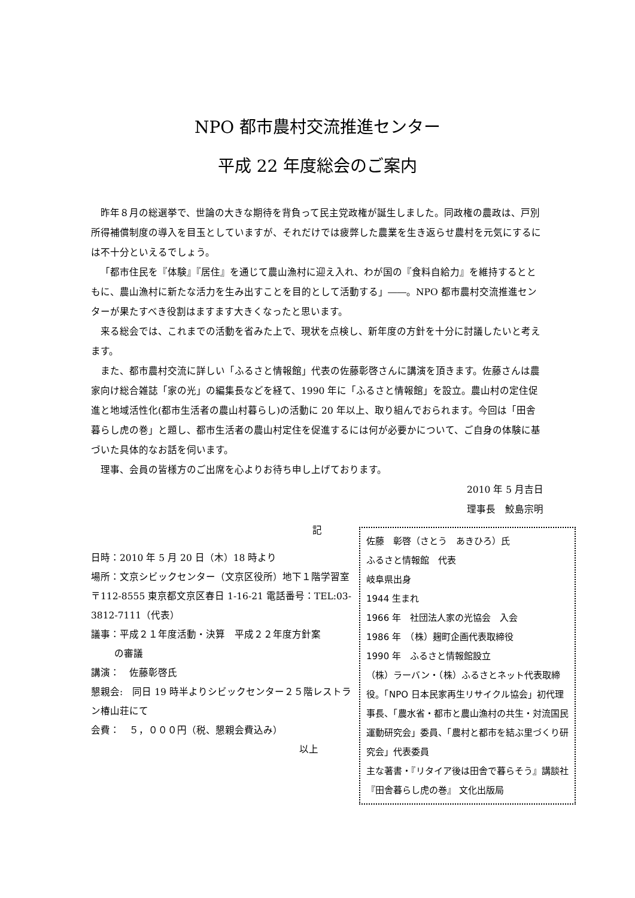NPO 都市農村交流推進センター
平成 22 年度総会のご案内
昨年８月の総選挙で、世論の大きな期待を背負って民主党政権が誕生しました。同政権の農政は、戸別所得補償制度の導入を目玉としていますが、それだけでは疲弊した農業を生き返らせ農村を元気にするには不十分といえるでしょう。
「都市住民を『体験』『居住』を通じて農山漁村に迎え入れ、わが国の『食料自給力』を維持するとともに、農山漁村に新たな活力を生み出すことを目的として活動する」――。NPO 都市農村交流推進センターが果たすべき役割はますます大きくなったと思います。
来る総会では、これまでの活動を省みた上で、現状を点検し、新年度の方針を十分に討議したいと考えます。
また、都市農村交流に詳しい「ふるさと情報館」代表の佐藤彰啓さんに講演を頂きます。佐藤さんは農家向け総合雑誌「家の光」の編集長などを経て、1990 年に「ふるさと情報館」を設立。農山村の定住促進と地域活性化(都市生活者の農山村暮らし)の活動に 20 年以上、取り組んでおられます。今回は「田舎暮らし虎の巻」と題し、都市生活者の農山村定住を促進するには何が必要かについて、ご自身の体験に基づいた具体的なお話を伺います。
理事、会員の皆様方のご出席を心よりお待ち申し上げております。
2010 年 5 月吉日
理事長　鮫島宗明
記
日時：2010 年 5 月 20 日（木）18 時より
場所：文京シビックセンター（文京区役所）地下１階学習室
〒112-8555 東京都文京区春日 1-16-21 電話番号：TEL:03-3812-7111（代表）
議事：平成２１年度活動・決算　平成２２年度方針案
   の審議
講演：　佐藤彰啓氏
懇親会:　同日 19 時半よりシビックセンター２５階レストラン椿山荘にて
会費：　５，０００円（税、懇親会費込み）
以上
佐藤　彰啓（さとう　あきひろ）氏
ふるさと情報館　代表
岐阜県出身
1944 生まれ
1966 年　社団法人家の光協会　入会
1986 年　（株）麹町企画代表取締役
1990 年　ふるさと情報館設立
（株）ラーバン・（株）ふるさとネット代表取締役。「NPO 日本民家再生リサイクル協会」初代理事長、「農水省・都市と農山漁村の共生・対流国民運動研究会」委員、「農村と都市を結ぶ里づくり研究会」代表委員
主な著書・『リタイア後は田舎で暮らそう』講談社 『田舎暮らし虎の巻』 文化出版局